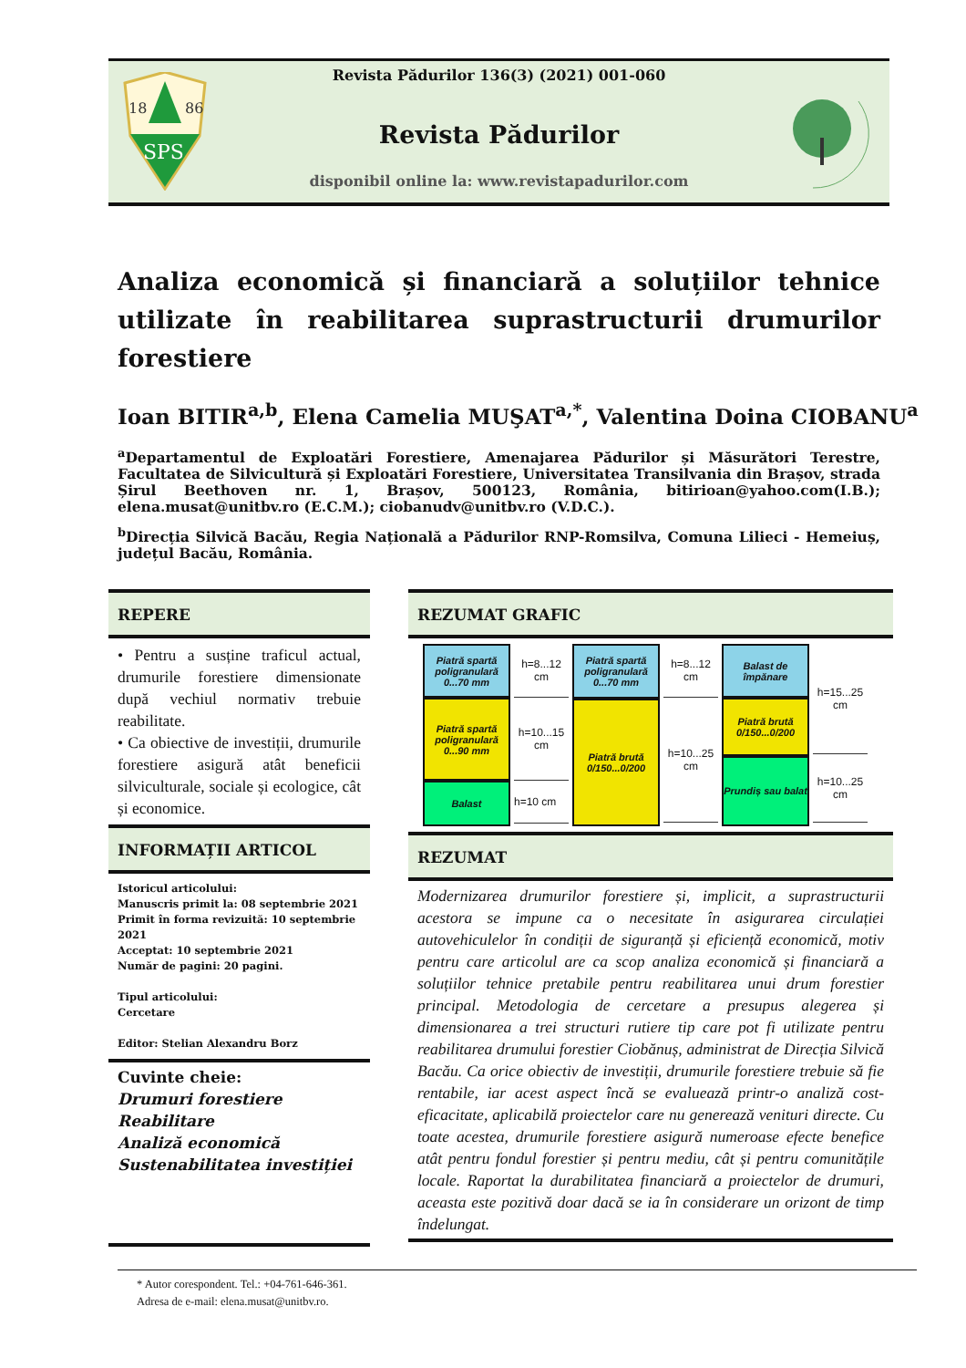18
86
SPS
Revista Pădurilor 136(3) (2021) 001-060
Revista Pădurilor
disponibil online la: www.revistapadurilor.com
Analiza economică și financiară a soluțiilor tehnice utilizate în reabilitarea suprastructurii drumurilor forestiere
Ioan BITIR<sup>a,b</sup>, Elena Camelia MUŞAT<sup>a,*</sup>, Valentina Doina CIOBANU<sup>a</sup>
<sup>a</sup> Departamentul de Exploatări Forestiere, Amenajarea Pădurilor și Măsurători Terestre, Facultatea de Silvicultură și Exploatări Forestiere, Universitatea Transilvania din Brașov, strada Șirul Beethoven nr. 1, Brașov, 500123, România, bitirioan@yahoo.com(I.B.); elena.musat@unitbv.ro (E.C.M.); ciobanudv@unitbv.ro (V.D.C.).
<sup>b</sup> Direcția Silvică Bacău, Regia Națională a Pădurilor RNP-Romsilva, Comuna Lilieci - Hemeiuș, județul Bacău, România.
REPERE
• Pentru a susține traficul actual, drumurile forestiere dimensionate după vechiul normativ trebuie reabilitate.
• Ca obiective de investiții, drumurile forestiere asigură atât beneficii silviculturale, sociale și ecologice, cât și economice.
INFORMAȚII ARTICOL
Istoricul articolului:
Manuscris primit la: 08 septembrie 2021
Primit în forma revizuită: 10 septembrie 2021
Acceptat: 10 septembrie 2021
Număr de pagini: 20 pagini.
Tipul articolului:
Cercetare
Editor: Stelian Alexandru Borz
Cuvinte cheie:
Drumuri forestiere
Reabilitare
Analiză economică
Sustenabilitatea investiției
REZUMAT GRAFIC
Piatră spartă poligranulară 0...70 mm
Piatră spartă poligranulară 0...90 mm
Balast
h=8...12 cm
h=10...15 cm
h=10 cm
Piatră spartă poligranulară 0...70 mm
Piatră brută 0/150...0/200
h=8...12 cm
h=10...25 cm
Balast de împănare
Piatră brută 0/150...0/200
Prundiș sau balat
h=15...25 cm
h=10...25 cm
REZUMAT
Modernizarea drumurilor forestiere și, implicit, a suprastructurii acestora se impune ca o necesitate în asigurarea circulației autovehiculelor în condiții de siguranță și eficiență economică, motiv pentru care articolul are ca scop analiza economică și financiară a soluțiilor tehnice pretabile pentru reabilitarea unui drum forestier principal. Metodologia de cercetare a presupus alegerea și dimensionarea a trei structuri rutiere tip care pot fi utilizate pentru reabilitarea drumului forestier Ciobănuș, administrat de Direcția Silvică Bacău. Ca orice obiectiv de investiții, drumurile forestiere trebuie să fie rentabile, iar acest aspect încă se evaluează printr-o analiză cost-eficacitate, aplicabilă proiectelor care nu generează venituri directe. Cu toate acestea, drumurile forestiere asigură numeroase efecte benefice atât pentru fondul forestier și pentru mediu, cât și pentru comunitățile locale. Raportat la durabilitatea financiară a proiectelor de drumuri, aceasta este pozitivă doar dacă se ia în considerare un orizont de timp îndelungat.
* Autor corespondent. Tel.: +04-761-646-361.
Adresa de e-mail: elena.musat@unitbv.ro.